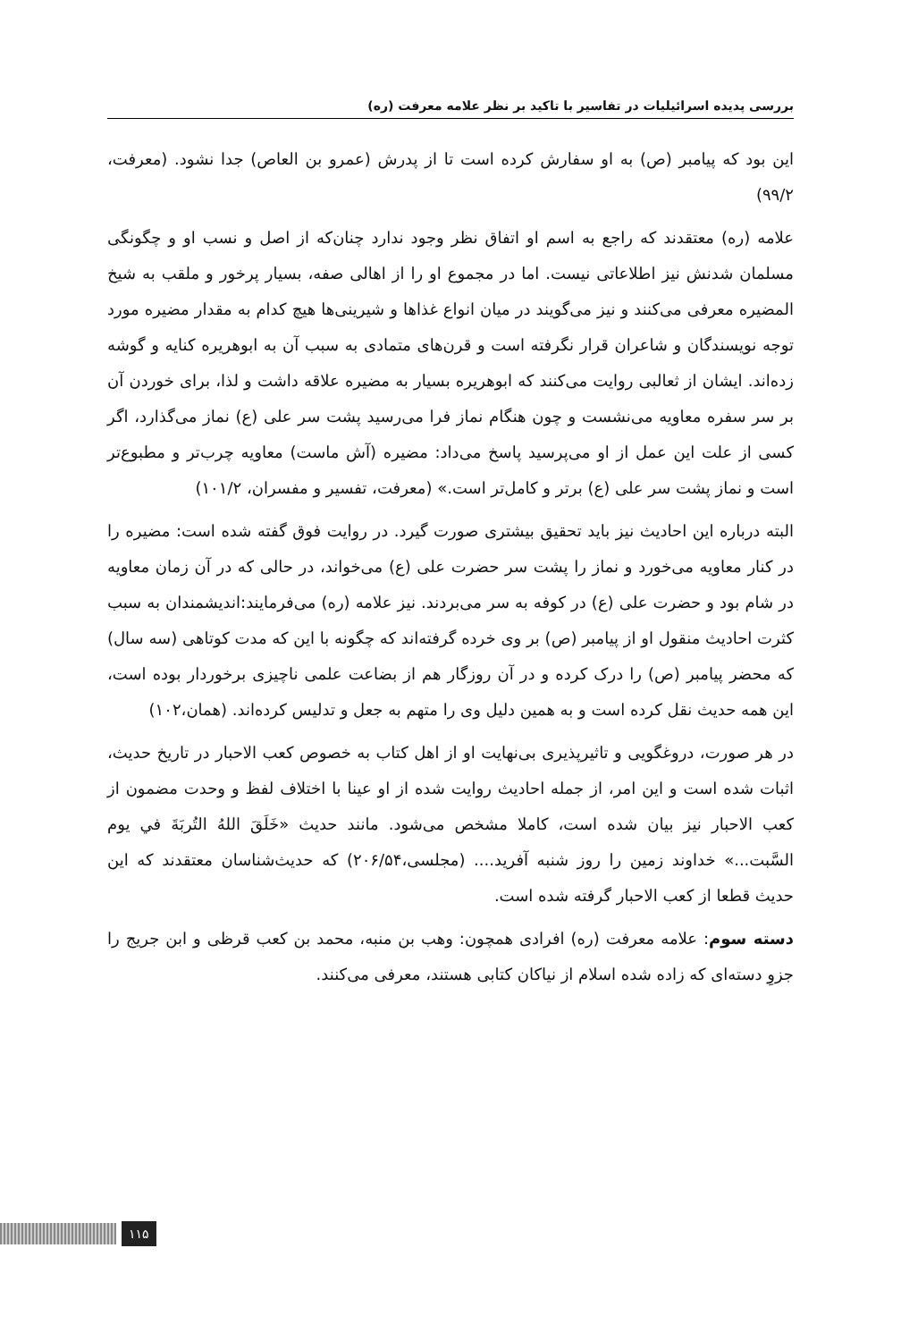بررسی پدیده اسرائیلیات در تفاسیر با تاکید بر نظر علامه معرفت (ره)
این بود که پیامبر (ص) به او سفارش کرده است تا از پدرش (عمرو بن العاص) جدا نشود. (معرفت، ۹۹/۲)
علامه (ره) معتقدند که راجع به اسم او اتفاق نظر وجود ندارد چنان‌که از اصل و نسب او و چگونگی مسلمان شدنش نیز اطلاعاتی نیست. اما در مجموع او را از اهالی صفه، بسیار پرخور و ملقب به شیخ المضیره معرفی می‌کنند و نیز می‌گویند در میان انواع غذاها و شیرینی‌ها هیچ کدام به مقدار مضیره مورد توجه نویسندگان و شاعران قرار نگرفته است و قرن‌های متمادی به سبب آن به ابوهریره کنایه و گوشه زده‌اند. ایشان از ثعالبی روایت می‌کنند که ابوهریره بسیار به مضیره علاقه داشت و لذا، برای خوردن آن بر سر سفره معاویه می‌نشست و چون هنگام نماز فرا می‌رسید پشت سر علی (ع) نماز می‌گذارد، اگر کسی از علت این عمل از او می‌پرسید پاسخ می‌داد: مضیره (آش ماست) معاویه چرب‌تر و مطبوع‌تر است و نماز پشت سر علی (ع) برتر و کامل‌تر است.» (معرفت، تفسیر و مفسران، ۱۰۱/۲)
البته درباره این احادیث نیز باید تحقیق بیشتری صورت گیرد. در روایت فوق گفته شده است: مضیره را در کنار معاویه می‌خورد و نماز را پشت سر حضرت علی (ع) می‌خواند، در حالی که در آن زمان معاویه در شام بود و حضرت علی (ع) در کوفه به سر می‌بردند. نیز علامه (ره) می‌فرمایند:اندیشمندان به سبب کثرت احادیث منقول او از پیامبر (ص) بر وی خرده گرفته‌اند که چگونه با این که مدت کوتاهی (سه سال) که محضر پیامبر (ص) را درک کرده و در آن روزگار هم از بضاعت علمی ناچیزی برخوردار بوده است، این همه حدیث نقل کرده است و به همین دلیل وی را متهم به جعل و تدلیس کرده‌اند. (همان،۱۰۲)
در هر صورت، دروغگویی و تاثیرپذیری بی‌نهایت او از اهل کتاب به خصوص کعب الاحبار در تاریخ حدیث، اثبات شده است و این امر، از جمله احادیث روایت شده از او عینا با اختلاف لفظ و وحدت مضمون از کعب الاحبار نیز بیان شده است، کاملا مشخص می‌شود. مانند حدیث «خَلَقَ اللهُ التُربَةَ في یوم السَّبت...» خداوند زمین را روز شنبه آفرید.... (مجلسی،۲۰۶/۵۴) که حدیث‌شناسان معتقدند که این حدیث قطعا از کعب الاحبار گرفته شده است.
دسته سوم: علامه معرفت (ره) افرادی همچون: وهب بن منبه، محمد بن کعب قرظی و ابن جریج را جزوِ دسته‌ای که زاده شده اسلام از نیاکان کتابی هستند، معرفی می‌کنند.
۱۱۵